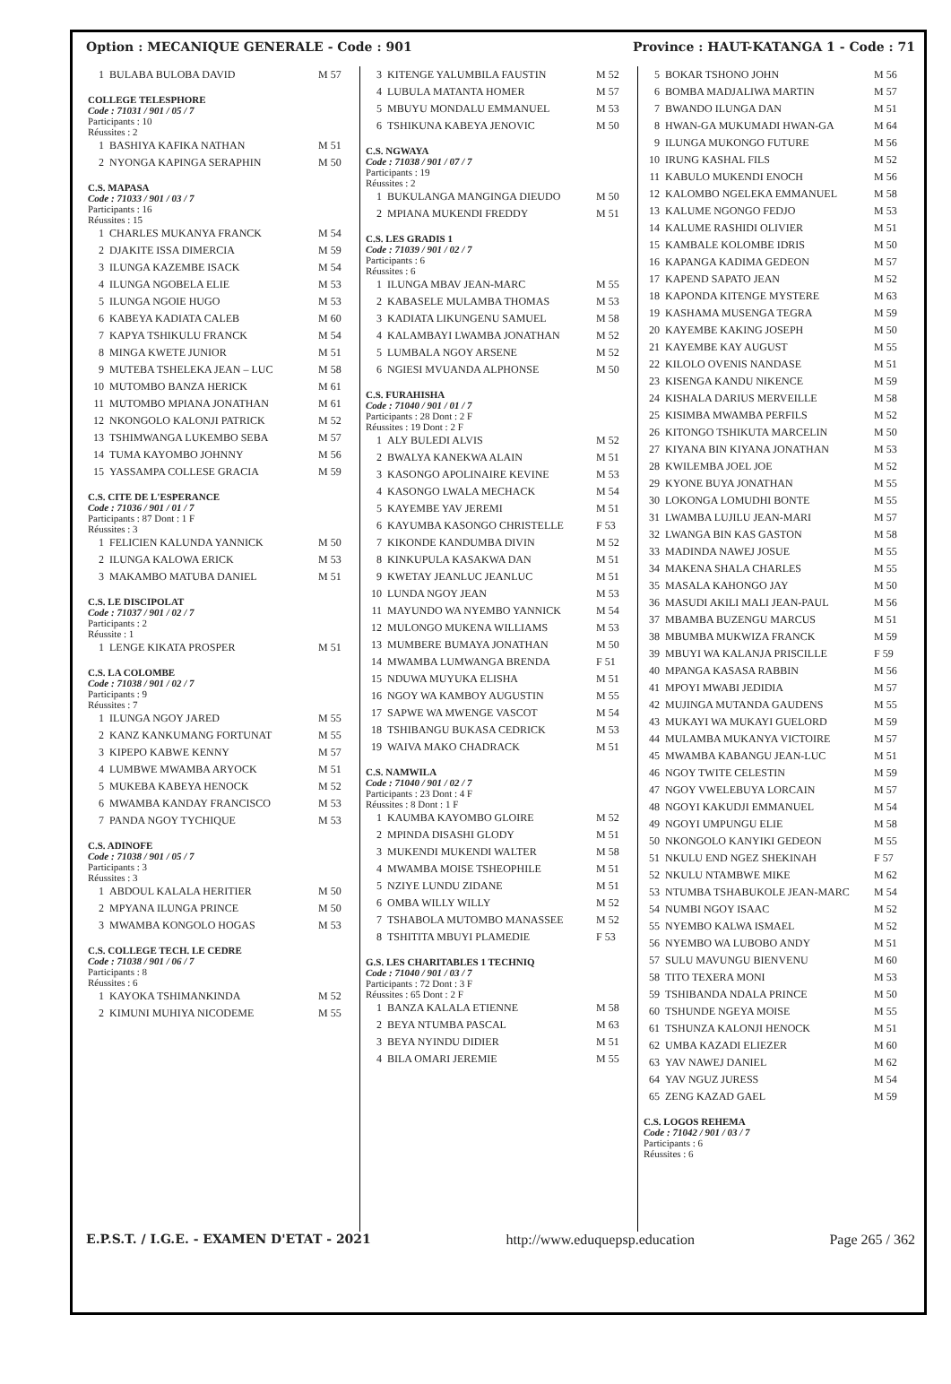Option : MECANIQUE GENERALE - Code : 901 Province : HAUT-KATANGA 1 - Code : 71
| 1 | BULABA BULOBA DAVID | M 57 |
COLLEGE TELESPHORE
Code : 71031 / 901 / 05 / 7
Participants : 10
Réussites : 2
| 1 | BASHIYA KAFIKA NATHAN | M 51 |
| 2 | NYONGA KAPINGA SERAPHIN | M 50 |
C.S. MAPASA
Code : 71033 / 901 / 03 / 7
Participants : 16
Réussites : 15
| 1 | CHARLES MUKANYA FRANCK | M 54 |
| 2 | DJAKITE ISSA DIMERCIA | M 59 |
| 3 | ILUNGA KAZEMBE ISACK | M 54 |
| 4 | ILUNGA NGOBELA ELIE | M 53 |
| 5 | ILUNGA NGOIE HUGO | M 53 |
| 6 | KABEYA KADIATA CALEB | M 60 |
| 7 | KAPYA TSHIKULU FRANCK | M 54 |
| 8 | MINGA KWETE JUNIOR | M 51 |
| 9 | MUTEBA TSHELEKA JEAN – LUC | M 58 |
| 10 | MUTOMBO BANZA HERICK | M 61 |
| 11 | MUTOMBO MPIANA JONATHAN | M 61 |
| 12 | NKONGOLO KALONJI PATRICK | M 52 |
| 13 | TSHIMWANGA LUKEMBO SEBA | M 57 |
| 14 | TUMA KAYOMBO JOHNNY | M 56 |
| 15 | YASSAMPA COLLESE GRACIA | M 59 |
C.S. CITE DE L'ESPERANCE
Code : 71036 / 901 / 01 / 7
Participants : 87 Dont : 1 F
Réussites : 3
| 1 | FELICIEN KALUNDA YANNICK | M 50 |
| 2 | ILUNGA KALOWA ERICK | M 53 |
| 3 | MAKAMBO MATUBA DANIEL | M 51 |
C.S. LE DISCIPOLAT
Code : 71037 / 901 / 02 / 7
Participants : 2
Réussite : 1
| 1 | LENGE KIKATA PROSPER | M 51 |
C.S. LA COLOMBE
Code : 71038 / 901 / 02 / 7
Participants : 9
Réussites : 7
| 1 | ILUNGA NGOY JARED | M 55 |
| 2 | KANZ KANKUMANG FORTUNAT | M 55 |
| 3 | KIPEPO KABWE KENNY | M 57 |
| 4 | LUMBWE MWAMBA ARYOCK | M 51 |
| 5 | MUKEBA KABEYA HENOCK | M 52 |
| 6 | MWAMBA KANDAY FRANCISCO | M 53 |
| 7 | PANDA NGOY TYCHIQUE | M 53 |
C.S. ADINOFE
Code : 71038 / 901 / 05 / 7
Participants : 3
Réussites : 3
| 1 | ABDOUL KALALA HERITIER | M 50 |
| 2 | MPYANA ILUNGA PRINCE | M 50 |
| 3 | MWAMBA KONGOLO HOGAS | M 53 |
C.S. COLLEGE TECH. LE CEDRE
Code : 71038 / 901 / 06 / 7
Participants : 8
Réussites : 6
| 1 | KAYOKA TSHIMANKINDA | M 52 |
| 2 | KIMUNI MUHIYA NICODEME | M 55 |
| 3 | KITENGE YALUMBILA FAUSTIN | M 52 |
| 4 | LUBULA MATANTA HOMER | M 57 |
| 5 | MBUYU MONDALU EMMANUEL | M 53 |
| 6 | TSHIKUNA KABEYA JENOVIC | M 50 |
C.S. NGWAYA
Code : 71038 / 901 / 07 / 7
Participants : 19
Réussites : 2
| 1 | BUKULANGA MANGINGA DIEUDO | M 50 |
| 2 | MPIANA MUKENDI FREDDY | M 51 |
C.S. LES GRADIS 1
Code : 71039 / 901 / 02 / 7
Participants : 6
Réussites : 6
| 1 | ILUNGA MBAV JEAN-MARC | M 55 |
| 2 | KABASELE MULAMBA THOMAS | M 53 |
| 3 | KADIATA LIKUNGENU SAMUEL | M 58 |
| 4 | KALAMBAYI LWAMBA JONATHAN | M 52 |
| 5 | LUMBALA NGOY ARSENE | M 52 |
| 6 | NGIESI MVUANDA ALPHONSE | M 50 |
C.S. FURAHISHA
Code : 71040 / 901 / 01 / 7
Participants : 28 Dont : 2 F
Réussites : 19 Dont : 2 F
| 1 | ALY BULEDI ALVIS | M 52 |
| 2 | BWALYA KANEKWA ALAIN | M 51 |
| 3 | KASONGO APOLINAIRE KEVINE | M 53 |
| 4 | KASONGO LWALA MECHACK | M 54 |
| 5 | KAYEMBE YAV JEREMI | M 51 |
| 6 | KAYUMBA KASONGO CHRISTELLE | F 53 |
| 7 | KIKONDE KANDUMBA DIVIN | M 52 |
| 8 | KINKUPULA KASAKWA DAN | M 51 |
| 9 | KWETAY JEANLUC JEANLUC | M 51 |
| 10 | LUNDA NGOY JEAN | M 53 |
| 11 | MAYUNDO WA NYEMBO YANNICK | M 54 |
| 12 | MULONGO MUKENA WILLIAMS | M 53 |
| 13 | MUMBERE BUMAYA JONATHAN | M 50 |
| 14 | MWAMBA LUMWANGA BRENDA | F 51 |
| 15 | NDUWA MUYUKA ELISHA | M 51 |
| 16 | NGOY WA KAMBOY AUGUSTIN | M 55 |
| 17 | SAPWE WA MWENGE VASCOT | M 54 |
| 18 | TSHIBANGU BUKASA CEDRICK | M 53 |
| 19 | WAIVA MAKO CHADRACK | M 51 |
C.S. NAMWILA
Code : 71040 / 901 / 02 / 7
Participants : 23 Dont : 4 F
Réussites : 8 Dont : 1 F
| 1 | KAUMBA KAYOMBO GLOIRE | M 52 |
| 2 | MPINDA DISASHI GLODY | M 51 |
| 3 | MUKENDI MUKENDI WALTER | M 58 |
| 4 | MWAMBA MOISE TSHEOPHILE | M 51 |
| 5 | NZIYE LUNDU ZIDANE | M 51 |
| 6 | OMBA WILLY WILLY | M 52 |
| 7 | TSHABOLA MUTOMBO MANASSEE | M 52 |
| 8 | TSHITITA MBUYI PLAMEDIE | F 53 |
G.S. LES CHARITABLES 1 TECHNIQ
Code : 71040 / 901 / 03 / 7
Participants : 72 Dont : 3 F
Réussites : 65 Dont : 2 F
| 1 | BANZA KALALA ETIENNE | M 58 |
| 2 | BEYA NTUMBA PASCAL | M 63 |
| 3 | BEYA NYINDU DIDIER | M 51 |
| 4 | BILA OMARI JEREMIE | M 55 |
| 5 | BOKAR TSHONO JOHN | M 56 |
| 6 | BOMBA MADJALIWA MARTIN | M 57 |
| 7 | BWANDO ILUNGA DAN | M 51 |
| 8 | HWAN-GA MUKUMADI HWAN-GA | M 64 |
| 9 | ILUNGA MUKONGO FUTURE | M 56 |
| 10 | IRUNG KASHAL FILS | M 52 |
| 11 | KABULO MUKENDI ENOCH | M 56 |
| 12 | KALOMBO NGELEKA EMMANUEL | M 58 |
| 13 | KALUME NGONGO FEDJO | M 53 |
| 14 | KALUME RASHIDI OLIVIER | M 51 |
| 15 | KAMBALE KOLOMBE IDRIS | M 50 |
| 16 | KAPANGA KADIMA GEDEON | M 57 |
| 17 | KAPEND SAPATO JEAN | M 52 |
| 18 | KAPONDA KITENGE MYSTERE | M 63 |
| 19 | KASHAMA MUSENGA TEGRA | M 59 |
| 20 | KAYEMBE KAKING JOSEPH | M 50 |
| 21 | KAYEMBE KAY AUGUST | M 55 |
| 22 | KILOLO OVENIS NANDASE | M 51 |
| 23 | KISENGA KANDU NIKENCE | M 59 |
| 24 | KISHALA DARIUS MERVEILLE | M 58 |
| 25 | KISIMBA MWAMBA PERFILS | M 52 |
| 26 | KITONGO TSHIKUTA MARCELIN | M 50 |
| 27 | KIYANA BIN KIYANA JONATHAN | M 53 |
| 28 | KWILEMBA JOEL JOE | M 52 |
| 29 | KYONE BUYA JONATHAN | M 55 |
| 30 | LOKONGA LOMUDHI BONTE | M 55 |
| 31 | LWAMBA LUJILU JEAN-MARI | M 57 |
| 32 | LWANGA BIN KAS GASTON | M 58 |
| 33 | MADINDA NAWEJ JOSUE | M 55 |
| 34 | MAKENA SHALA CHARLES | M 55 |
| 35 | MASALA KAHONGO JAY | M 50 |
| 36 | MASUDI AKILI MALI JEAN-PAUL | M 56 |
| 37 | MBAMBA BUZENGU MARCUS | M 51 |
| 38 | MBUMBA MUKWIZA FRANCK | M 59 |
| 39 | MBUYI WA KALANJA PRISCILLE | F 59 |
| 40 | MPANGA KASASA RABBIN | M 56 |
| 41 | MPOYI MWABI JEDIDIA | M 57 |
| 42 | MUJINGA MUTANDA GAUDENS | M 55 |
| 43 | MUKAYI WA MUKAYI GUELORD | M 59 |
| 44 | MULAMBA MUKANYA VICTOIRE | M 57 |
| 45 | MWAMBA KABANGU JEAN-LUC | M 51 |
| 46 | NGOY TWITE CELESTIN | M 59 |
| 47 | NGOY VWELEBUYA LORCAIN | M 57 |
| 48 | NGOYI KAKUDJI EMMANUEL | M 54 |
| 49 | NGOYI UMPUNGU ELIE | M 58 |
| 50 | NKONGOLO KANYIKI GEDEON | M 55 |
| 51 | NKULU END NGEZ SHEKINAH | F 57 |
| 52 | NKULU NTAMBWE MIKE | M 62 |
| 53 | NTUMBA TSHABUKOLE JEAN-MARC | M 54 |
| 54 | NUMBI NGOY ISAAC | M 52 |
| 55 | NYEMBO KALWA ISMAEL | M 52 |
| 56 | NYEMBO WA LUBOBO ANDY | M 51 |
| 57 | SULU MAVUNGU BIENVENU | M 60 |
| 58 | TITO TEXERA MONI | M 53 |
| 59 | TSHIBANDA NDALA PRINCE | M 50 |
| 60 | TSHUNDE NGEYA MOISE | M 55 |
| 61 | TSHUNZA KALONJI HENOCK | M 51 |
| 62 | UMBA KAZADI ELIEZER | M 60 |
| 63 | YAV NAWEJ DANIEL | M 62 |
| 64 | YAV NGUZ JURESS | M 54 |
| 65 | ZENG KAZAD GAEL | M 59 |
C.S. LOGOS REHEMA
Code : 71042 / 901 / 03 / 7
Participants : 6
Réussites : 6
E.P.S.T. / I.G.E. - EXAMEN D'ETAT - 2021 http://www.eduquepsp.education Page 265 / 362